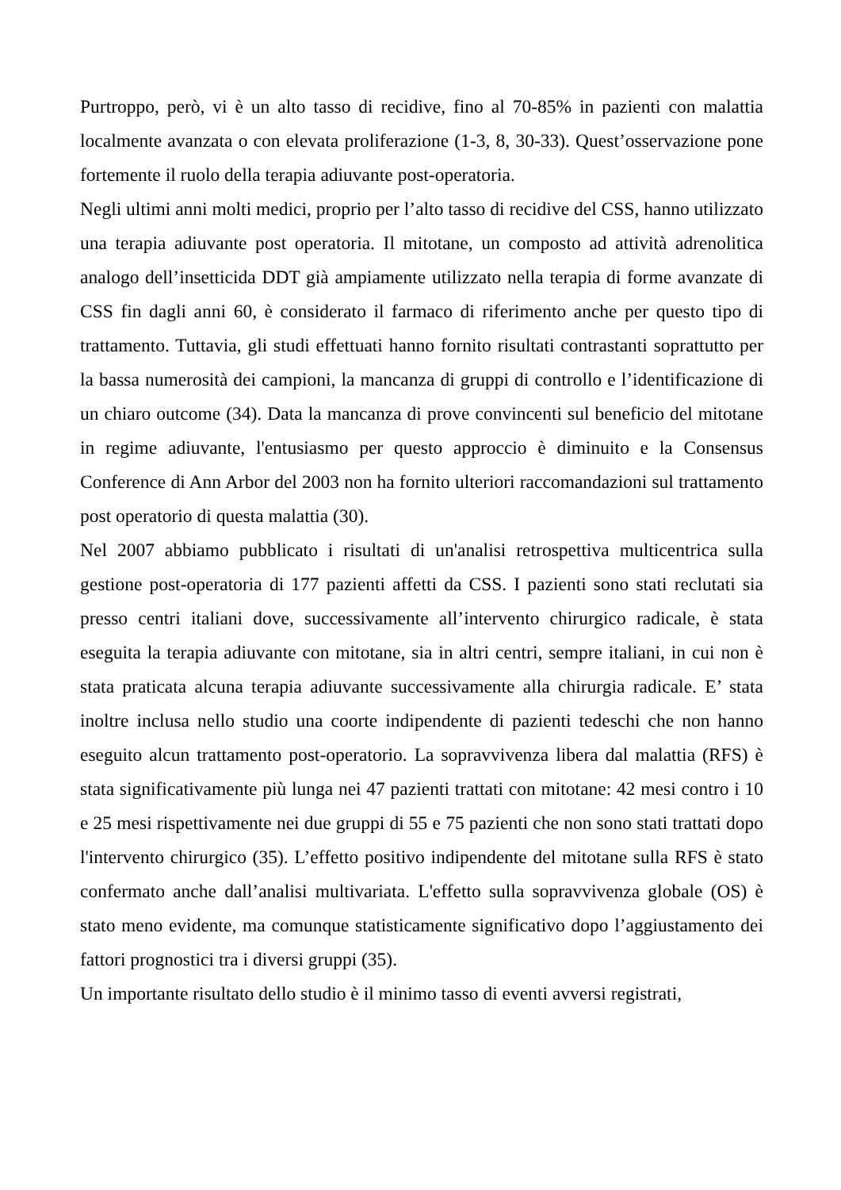Purtroppo, però, vi è un alto tasso di recidive, fino al 70-85% in pazienti con malattia localmente avanzata o con elevata proliferazione (1-3, 8, 30-33). Quest’osservazione pone fortemente il ruolo della terapia adiuvante post-operatoria.
Negli ultimi anni molti medici, proprio per l’alto tasso di recidive del CSS, hanno utilizzato una terapia adiuvante post operatoria. Il mitotane, un composto ad attività adrenolitica analogo dell’insetticida DDT già ampiamente utilizzato nella terapia di forme avanzate di CSS fin dagli anni 60, è considerato il farmaco di riferimento anche per questo tipo di trattamento. Tuttavia, gli studi effettuati hanno fornito risultati contrastanti soprattutto per la bassa numerosità dei campioni, la mancanza di gruppi di controllo e l’identificazione di un chiaro outcome (34). Data la mancanza di prove convincenti sul beneficio del mitotane in regime adiuvante, l'entusiasmo per questo approccio è diminuito e la Consensus Conference di Ann Arbor del 2003 non ha fornito ulteriori raccomandazioni sul trattamento post operatorio di questa malattia (30).
Nel 2007 abbiamo pubblicato i risultati di un'analisi retrospettiva multicentrica sulla gestione post-operatoria di 177 pazienti affetti da CSS. I pazienti sono stati reclutati sia presso centri italiani dove, successivamente all’intervento chirurgico radicale, è stata eseguita la terapia adiuvante con mitotane, sia in altri centri, sempre italiani, in cui non è stata praticata alcuna terapia adiuvante successivamente alla chirurgia radicale. E’ stata inoltre inclusa nello studio una coorte indipendente di pazienti tedeschi che non hanno eseguito alcun trattamento post-operatorio. La sopravvivenza libera dal malattia (RFS) è stata significativamente più lunga nei 47 pazienti trattati con mitotane: 42 mesi contro i 10 e 25 mesi rispettivamente nei due gruppi di 55 e 75 pazienti che non sono stati trattati dopo l'intervento chirurgico (35). L’effetto positivo indipendente del mitotane sulla RFS è stato confermato anche dall’analisi multivariata. L'effetto sulla sopravvivenza globale (OS) è stato meno evidente, ma comunque statisticamente significativo dopo l’aggiustamento dei fattori prognostici tra i diversi gruppi (35).
Un importante risultato dello studio è il minimo tasso di eventi avversi registrati,